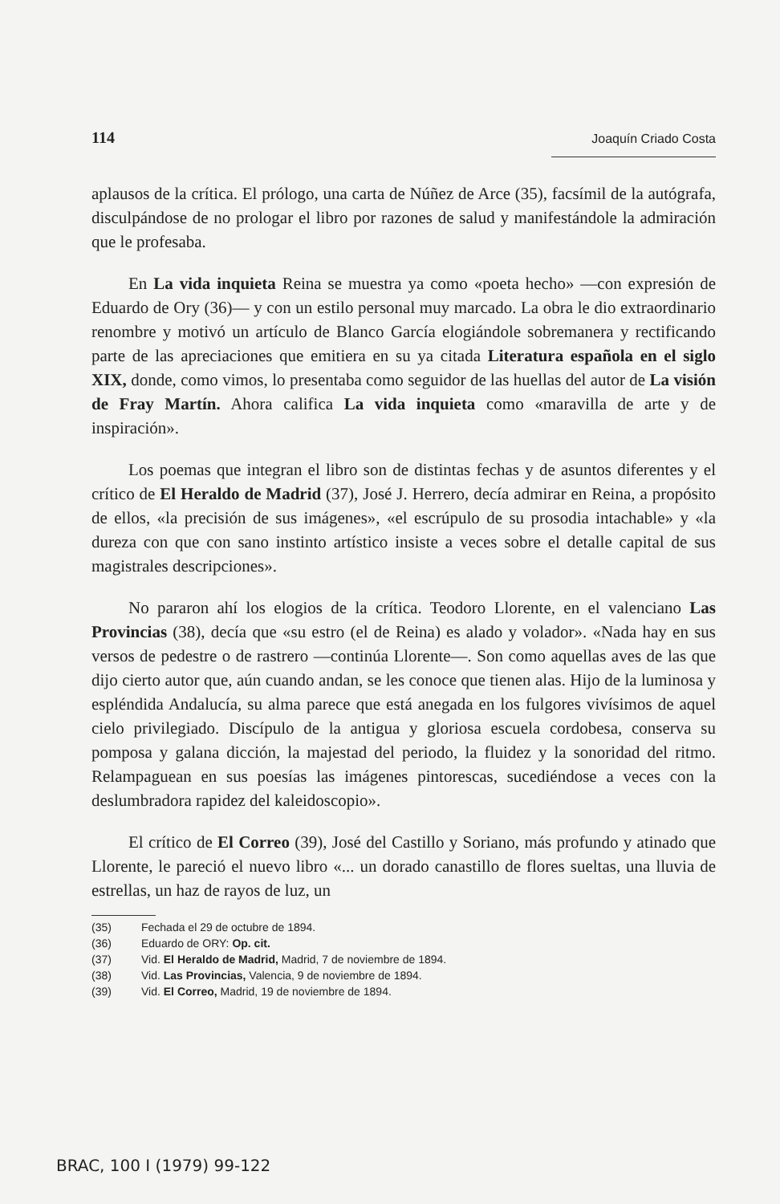114 Joaquín Criado Costa
aplausos de la crítica. El prólogo, una carta de Núñez de Arce (35), facsímil de la autógrafa, disculpándose de no prologar el libro por razones de salud y manifestándole la admiración que le profesaba.
En La vida inquieta Reina se muestra ya como «poeta hecho» —con expresión de Eduardo de Ory (36)— y con un estilo personal muy marcado. La obra le dio extraordinario renombre y motivó un artículo de Blanco García elogiándole sobremanera y rectificando parte de las apreciaciones que emitiera en su ya citada Literatura española en el siglo XIX, donde, como vimos, lo presentaba como seguidor de las huellas del autor de La visión de Fray Martín. Ahora califica La vida inquieta como «maravilla de arte y de inspiración».
Los poemas que integran el libro son de distintas fechas y de asuntos diferentes y el crítico de El Heraldo de Madrid (37), José J. Herrero, decía admirar en Reina, a propósito de ellos, «la precisión de sus imágenes», «el escrúpulo de su prosodia intachable» y «la dureza con que con sano instinto artístico insiste a veces sobre el detalle capital de sus magistrales descripciones».
No pararon ahí los elogios de la crítica. Teodoro Llorente, en el valenciano Las Provincias (38), decía que «su estro (el de Reina) es alado y volador». «Nada hay en sus versos de pedestre o de rastrero —continúa Llorente—. Son como aquellas aves de las que dijo cierto autor que, aún cuando andan, se les conoce que tienen alas. Hijo de la luminosa y espléndida Andalucía, su alma parece que está anegada en los fulgores vivísimos de aquel cielo privilegiado. Discípulo de la antigua y gloriosa escuela cordobesa, conserva su pomposa y galana dicción, la majestad del periodo, la fluidez y la sonoridad del ritmo. Relampaguean en sus poesías las imágenes pintorescas, sucediéndose a veces con la deslumbradora rapidez del kaleidoscopio».
El crítico de El Correo (39), José del Castillo y Soriano, más profundo y atinado que Llorente, le pareció el nuevo libro «... un dorado canastillo de flores sueltas, una lluvia de estrellas, un haz de rayos de luz, un
(35) Fechada el 29 de octubre de 1894.
(36) Eduardo de ORY: Op. cit.
(37) Vid. El Heraldo de Madrid, Madrid, 7 de noviembre de 1894.
(38) Vid. Las Provincias, Valencia, 9 de noviembre de 1894.
(39) Vid. El Correo, Madrid, 19 de noviembre de 1894.
BRAC, 100 I (1979) 99-122